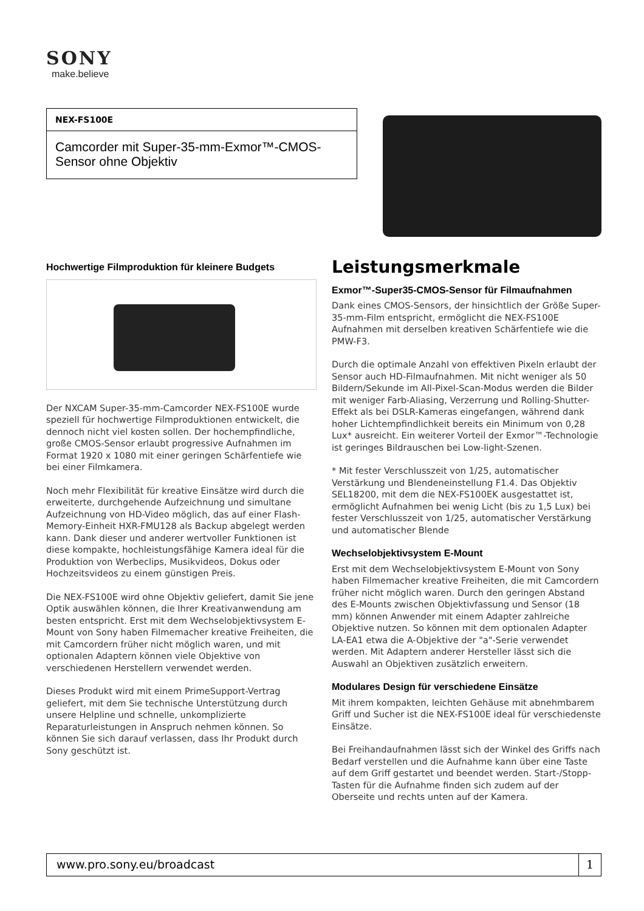SONY
make.believe
NEX-FS100E
Camcorder mit Super-35-mm-Exmor™-CMOS-Sensor ohne Objektiv
Hochwertige Filmproduktion für kleinere Budgets
Der NXCAM Super-35-mm-Camcorder NEX-FS100E wurde speziell für hochwertige Filmproduktionen entwickelt, die dennoch nicht viel kosten sollen. Der hochempfindliche, große CMOS-Sensor erlaubt progressive Aufnahmen im Format 1920 x 1080 mit einer geringen Schärfentiefe wie bei einer Filmkamera.
Noch mehr Flexibilität für kreative Einsätze wird durch die erweiterte, durchgehende Aufzeichnung und simultane Aufzeichnung von HD-Video möglich, das auf einer Flash-Memory-Einheit HXR-FMU128 als Backup abgelegt werden kann. Dank dieser und anderer wertvoller Funktionen ist diese kompakte, hochleistungsfähige Kamera ideal für die Produktion von Werbeclips, Musikvideos, Dokus oder Hochzeitsvideos zu einem günstigen Preis.
Die NEX-FS100E wird ohne Objektiv geliefert, damit Sie jene Optik auswählen können, die Ihrer Kreativanwendung am besten entspricht. Erst mit dem Wechselobjektivsystem E-Mount von Sony haben Filmemacher kreative Freiheiten, die mit Camcordern früher nicht möglich waren, und mit optionalen Adaptern können viele Objektive von verschiedenen Herstellern verwendet werden.
Dieses Produkt wird mit einem PrimeSupport-Vertrag geliefert, mit dem Sie technische Unterstützung durch unsere Helpline und schnelle, unkomplizierte Reparaturleistungen in Anspruch nehmen können. So können Sie sich darauf verlassen, dass Ihr Produkt durch Sony geschützt ist.
Leistungsmerkmale
Exmor™-Super35-CMOS-Sensor für Filmaufnahmen
Dank eines CMOS-Sensors, der hinsichtlich der Größe Super-35-mm-Film entspricht, ermöglicht die NEX-FS100E Aufnahmen mit derselben kreativen Schärfentiefe wie die PMW-F3.
Durch die optimale Anzahl von effektiven Pixeln erlaubt der Sensor auch HD-Filmaufnahmen. Mit nicht weniger als 50 Bildern/Sekunde im All-Pixel-Scan-Modus werden die Bilder mit weniger Farb-Aliasing, Verzerrung und Rolling-Shutter-Effekt als bei DSLR-Kameras eingefangen, während dank hoher Lichtempfindlichkeit bereits ein Minimum von 0,28 Lux* ausreicht. Ein weiterer Vorteil der Exmor™-Technologie ist geringes Bildrauschen bei Low-light-Szenen.
* Mit fester Verschlusszeit von 1/25, automatischer Verstärkung und Blendeneinstellung F1.4. Das Objektiv SEL18200, mit dem die NEX-FS100EK ausgestattet ist, ermöglicht Aufnahmen bei wenig Licht (bis zu 1,5 Lux) bei fester Verschlusszeit von 1/25, automatischer Verstärkung und automatischer Blende
Wechselobjektivsystem E-Mount
Erst mit dem Wechselobjektivsystem E-Mount von Sony haben Filmemacher kreative Freiheiten, die mit Camcordern früher nicht möglich waren. Durch den geringen Abstand des E-Mounts zwischen Objektivfassung und Sensor (18 mm) können Anwender mit einem Adapter zahlreiche Objektive nutzen. So können mit dem optionalen Adapter LA-EA1 etwa die A-Objektive der "a"-Serie verwendet werden. Mit Adaptern anderer Hersteller lässt sich die Auswahl an Objektiven zusätzlich erweitern.
Modulares Design für verschiedene Einsätze
Mit ihrem kompakten, leichten Gehäuse mit abnehmbarem Griff und Sucher ist die NEX-FS100E ideal für verschiedenste Einsätze.
Bei Freihandaufnahmen lässt sich der Winkel des Griffs nach Bedarf verstellen und die Aufnahme kann über eine Taste auf dem Griff gestartet und beendet werden. Start-/Stopp-Tasten für die Aufnahme finden sich zudem auf der Oberseite und rechts unten auf der Kamera.
www.pro.sony.eu/broadcast 1